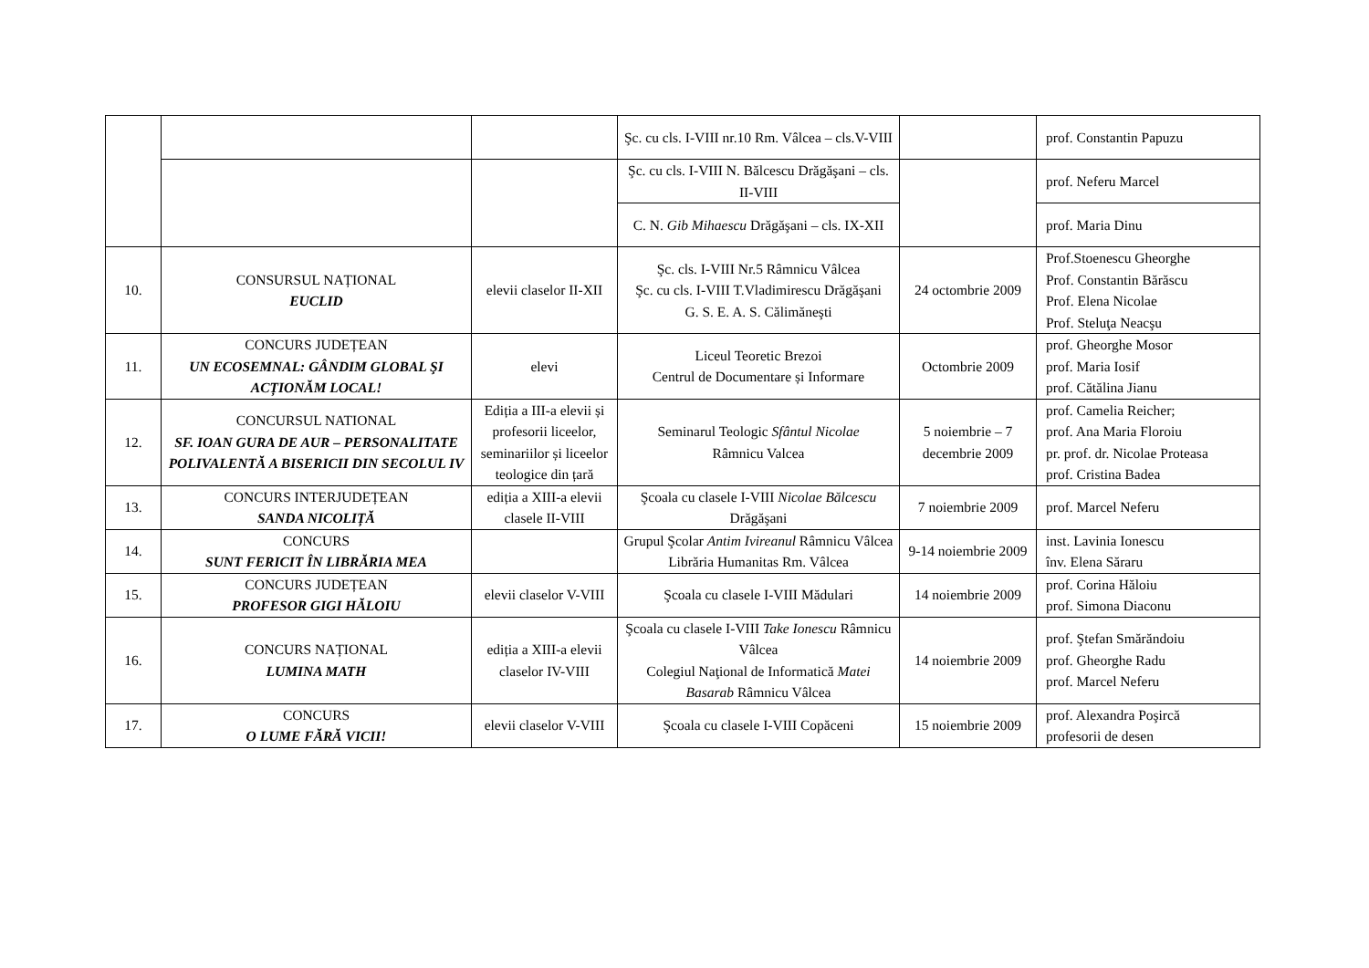| | | | Şc. cu cls. I-VIII nr.10 Rm. Vâlcea – cls.V-VIII | | prof. Constantin Papuzu |
| | | | Şc. cu cls. I-VIII N. Bălcescu Drăgăşani – cls. II-VIII | | prof. Neferu Marcel |
| | | | C. N. Gib Mihaescu Drăgăşani – cls. IX-XII | | prof. Maria Dinu |
| 10. | CONSURSUL NAȚIONAL EUCLID | elevii claselor II-XII | Şc. cls. I-VIII Nr.5 Râmnicu Vâlcea Şc. cu cls. I-VIII T.Vladimirescu Drăgăşani G. S. E. A. S. Călimăneşti | 24 octombrie 2009 | Prof.Stoenescu Gheorghe Prof. Constantin Bărăscu Prof. Elena Nicolae Prof. Steluţa Neacşu |
| 11. | CONCURS JUDEȚEAN UN ECOSEMNAL: GÂNDIM GLOBAL ŞI ACȚIONĂM LOCAL! | elevi | Liceul Teoretic Brezoi Centrul de Documentare și Informare | Octombrie 2009 | prof. Gheorghe Mosor prof. Maria Iosif prof. Cătălina Jianu |
| 12. | CONCURSUL NATIONAL SF. IOAN GURA DE AUR – PERSONALITATE POLIVALENTĂ A BISERICII DIN SECOLUL IV | Ediția a III-a elevii și profesorii liceelor, seminariilor și liceelor teologice din țară | Seminarul Teologic Sfântul Nicolae Râmnicu Valcea | 5 noiembrie – 7 decembrie 2009 | prof. Camelia Reicher; prof. Ana Maria Floroiu pr. prof. dr. Nicolae Proteasa prof. Cristina Badea |
| 13. | CONCURS INTERJUDEȚEAN SANDA NICOLIȚĂ | ediția a XIII-a elevii clasele II-VIII | Şcoala cu clasele I-VIII Nicolae Bălcescu Drăgăşani | 7 noiembrie 2009 | prof. Marcel Neferu |
| 14. | CONCURS SUNT FERICIT ÎN LIBRĂRIA MEA | | Grupul Şcolar Antim Ivireanul Râmnicu Vâlcea Librăria Humanitas Rm. Vâlcea | 9-14 noiembrie 2009 | inst. Lavinia Ionescu înv. Elena Săraru |
| 15. | CONCURS JUDEȚEAN PROFESOR GIGI HĂLOIU | elevii claselor V-VIII | Şcoala cu clasele I-VIII Mădulari | 14 noiembrie 2009 | prof. Corina Hăloiu prof. Simona Diaconu |
| 16. | CONCURS NAȚIONAL LUMINA MATH | ediția a XIII-a elevii claselor IV-VIII | Şcoala cu clasele I-VIII Take Ionescu Râmnicu Vâlcea Colegiul Naţional de Informatică Matei Basarab Râmnicu Vâlcea | 14 noiembrie 2009 | prof. Ştefan Smărăndoiu prof. Gheorghe Radu prof. Marcel Neferu |
| 17. | CONCURS O LUME FĂRĂ VICII! | elevii claselor V-VIII | Şcoala cu clasele I-VIII Copăceni | 15 noiembrie 2009 | prof. Alexandra Poşircă profesorii de desen |